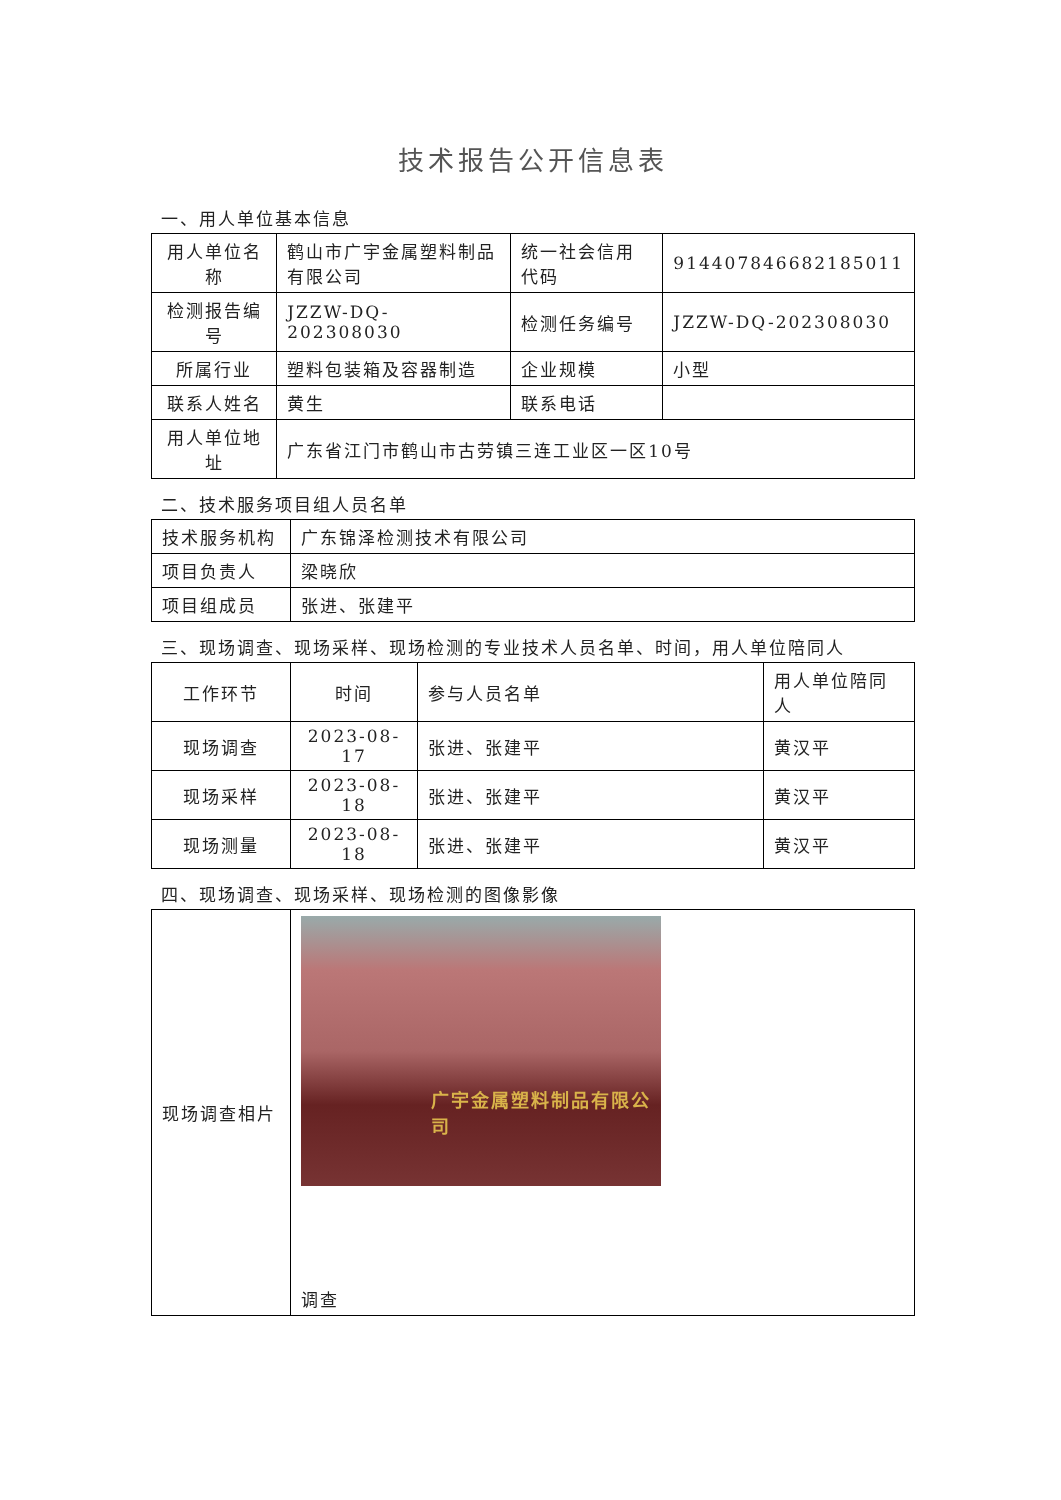技术报告公开信息表
一、用人单位基本信息
| 用人单位名称 | 鹤山市广宇金属塑料制品有限公司 | 统一社会信用代码 | 914407846682185011 |
| 检测报告编号 | JZZW-DQ-202308030 | 检测任务编号 | JZZW-DQ-202308030 |
| 所属行业 | 塑料包装箱及容器制造 | 企业规模 | 小型 |
| 联系人姓名 | 黄生 | 联系电话 | |
| 用人单位地址 | 广东省江门市鹤山市古劳镇三连工业区一区10号 | | |
二、技术服务项目组人员名单
| 技术服务机构 | 广东锦泽检测技术有限公司 |
| 项目负责人 | 梁晓欣 |
| 项目组成员 | 张进、张建平 |
三、现场调查、现场采样、现场检测的专业技术人员名单、时间，用人单位陪同人
| 工作环节 | 时间 | 参与人员名单 | 用人单位陪同人 |
| --- | --- | --- | --- |
| 现场调查 | 2023-08-17 | 张进、张建平 | 黄汉平 |
| 现场采样 | 2023-08-18 | 张进、张建平 | 黄汉平 |
| 现场测量 | 2023-08-18 | 张进、张建平 | 黄汉平 |
四、现场调查、现场采样、现场检测的图像影像
| 现场调查相片 | 广宇金属塑料制品有限公司 调查 |